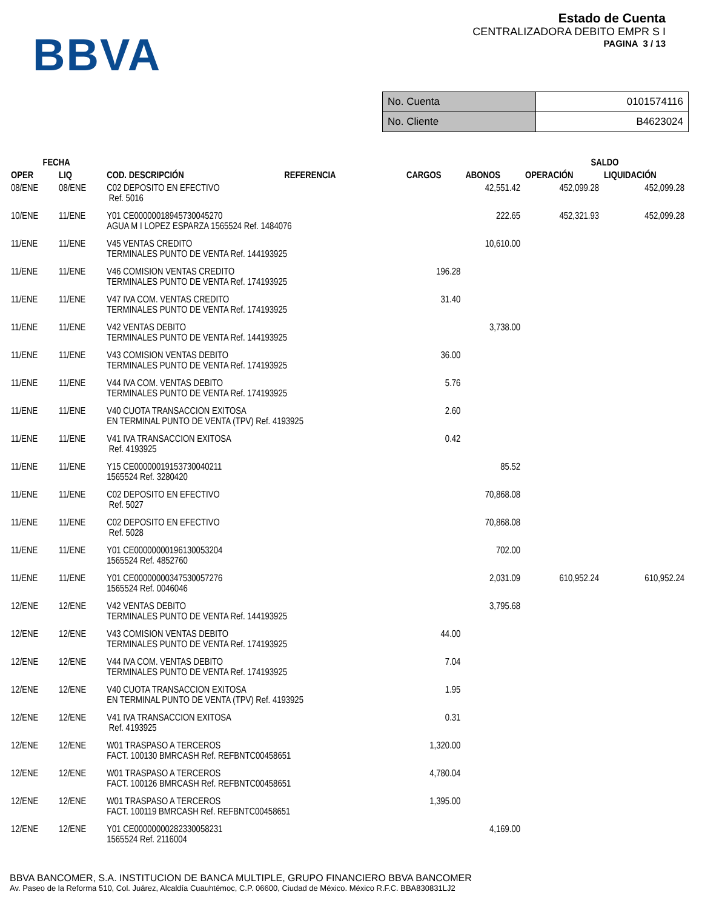BBVA
Estado de Cuenta
CENTRALIZADORA DEBITO EMPR S I
PAGINA 3 / 13
| No. Cuenta | 0101574116 |
| No. Cliente | B4623024 |
| FECHA | | | | | | SALDO | |
| --- | --- | --- | --- | --- | --- | --- | --- |
| OPER | LIQ | COD. DESCRIPCIÓN | REFERENCIA | CARGOS | ABONOS | OPERACIÓN | LIQUIDACIÓN |
| 08/ENE | 08/ENE | C02 DEPOSITO EN EFECTIVO Ref. 5016 | | | 42,551.42 | 452,099.28 | 452,099.28 |
| 10/ENE | 11/ENE | Y01 CE00000018945730045270 AGUA M I LOPEZ ESPARZA 1565524 Ref. 1484076 | | | 222.65 | 452,321.93 | 452,099.28 |
| 11/ENE | 11/ENE | V45 VENTAS CREDITO TERMINALES PUNTO DE VENTA Ref. 144193925 | | | 10,610.00 | | |
| 11/ENE | 11/ENE | V46 COMISION VENTAS CREDITO TERMINALES PUNTO DE VENTA Ref. 174193925 | | 196.28 | | | |
| 11/ENE | 11/ENE | V47 IVA COM. VENTAS CREDITO TERMINALES PUNTO DE VENTA Ref. 174193925 | | 31.40 | | | |
| 11/ENE | 11/ENE | V42 VENTAS DEBITO TERMINALES PUNTO DE VENTA Ref. 144193925 | | | 3,738.00 | | |
| 11/ENE | 11/ENE | V43 COMISION VENTAS DEBITO TERMINALES PUNTO DE VENTA Ref. 174193925 | | 36.00 | | | |
| 11/ENE | 11/ENE | V44 IVA COM. VENTAS DEBITO TERMINALES PUNTO DE VENTA Ref. 174193925 | | 5.76 | | | |
| 11/ENE | 11/ENE | V40 CUOTA TRANSACCION EXITOSA EN TERMINAL PUNTO DE VENTA (TPV) Ref. 4193925 | | 2.60 | | | |
| 11/ENE | 11/ENE | V41 IVA TRANSACCION EXITOSA Ref. 4193925 | | 0.42 | | | |
| 11/ENE | 11/ENE | Y15 CE00000019153730040211 1565524 Ref. 3280420 | | | 85.52 | | |
| 11/ENE | 11/ENE | C02 DEPOSITO EN EFECTIVO Ref. 5027 | | | 70,868.08 | | |
| 11/ENE | 11/ENE | C02 DEPOSITO EN EFECTIVO Ref. 5028 | | | 70,868.08 | | |
| 11/ENE | 11/ENE | Y01 CE00000000196130053204 1565524 Ref. 4852760 | | | 702.00 | | |
| 11/ENE | 11/ENE | Y01 CE00000000347530057276 1565524 Ref. 0046046 | | | 2,031.09 | 610,952.24 | 610,952.24 |
| 12/ENE | 12/ENE | V42 VENTAS DEBITO TERMINALES PUNTO DE VENTA Ref. 144193925 | | | 3,795.68 | | |
| 12/ENE | 12/ENE | V43 COMISION VENTAS DEBITO TERMINALES PUNTO DE VENTA Ref. 174193925 | | 44.00 | | | |
| 12/ENE | 12/ENE | V44 IVA COM. VENTAS DEBITO TERMINALES PUNTO DE VENTA Ref. 174193925 | | 7.04 | | | |
| 12/ENE | 12/ENE | V40 CUOTA TRANSACCION EXITOSA EN TERMINAL PUNTO DE VENTA (TPV) Ref. 4193925 | | 1.95 | | | |
| 12/ENE | 12/ENE | V41 IVA TRANSACCION EXITOSA Ref. 4193925 | | 0.31 | | | |
| 12/ENE | 12/ENE | W01 TRASPASO A TERCEROS FACT. 100130 BMRCASH Ref. REFBNTC00458651 | | 1,320.00 | | | |
| 12/ENE | 12/ENE | W01 TRASPASO A TERCEROS FACT. 100126 BMRCASH Ref. REFBNTC00458651 | | 4,780.04 | | | |
| 12/ENE | 12/ENE | W01 TRASPASO A TERCEROS FACT. 100119 BMRCASH Ref. REFBNTC00458651 | | 1,395.00 | | | |
| 12/ENE | 12/ENE | Y01 CE00000000282330058231 1565524 Ref. 2116004 | | | 4,169.00 | | |
BBVA BANCOMER, S.A. INSTITUCION DE BANCA MULTIPLE, GRUPO FINANCIERO BBVA BANCOMER
Av. Paseo de la Reforma 510, Col. Juárez, Alcaldía Cuauhtémoc, C.P. 06600, Ciudad de México. México R.F.C. BBA830831LJ2